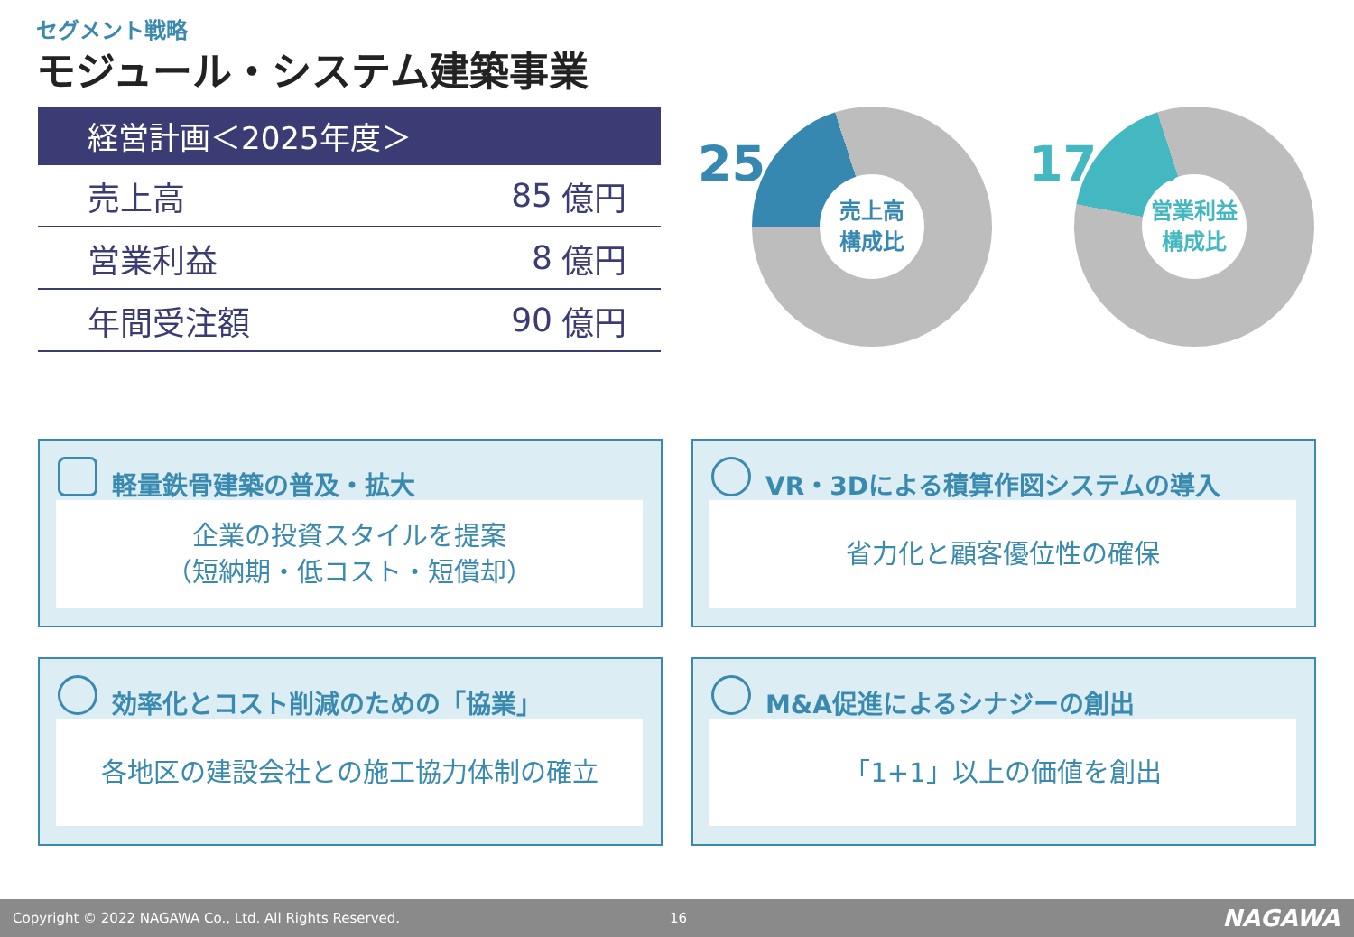セグメント戦略
モジュール・システム建築事業
| 経営計画＜2025年度＞ | | |
| --- | --- | --- |
| 売上高 | 85 | 億円 |
| 営業利益 | 8 | 億円 |
| 年間受注額 | 90 | 億円 |
売上高
構成比
25.0%
営業利益
構成比
17.0%
軽量鉄骨建築の普及・拡大
企業の投資スタイルを提案
（短納期・低コスト・短償却）
VR・3Dによる積算作図システムの導入
省力化と顧客優位性の確保
効率化とコスト削減のための「協業」
各地区の建設会社との施工協力体制の確立
M&A促進によるシナジーの創出
「1+1」以上の価値を創出
Copyright © 2022 NAGAWA Co., Ltd. All Rights Reserved. 16 NAGAWA